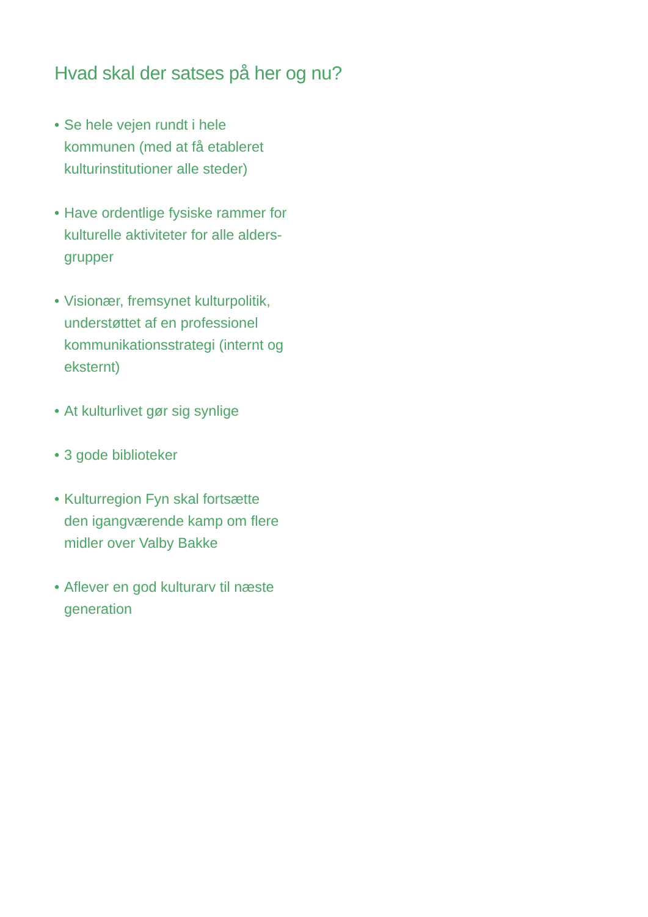Hvad skal der satses på her og nu?
• Se hele vejen rundt i hele
kommunen (med at få etableret
kulturinstitutioner alle steder)
• Have ordentlige fysiske rammer for
kulturelle aktiviteter for alle alders-
grupper
• Visionær, fremsynet kulturpolitik,
understøttet af en professionel
kommunikationsstrategi (internt og
eksternt)
• At kulturlivet gør sig synlige
• 3 gode biblioteker
• Kulturregion Fyn skal fortsætte
den igangværende kamp om flere
midler over Valby Bakke
• Aflever en god kulturarv til næste
generation